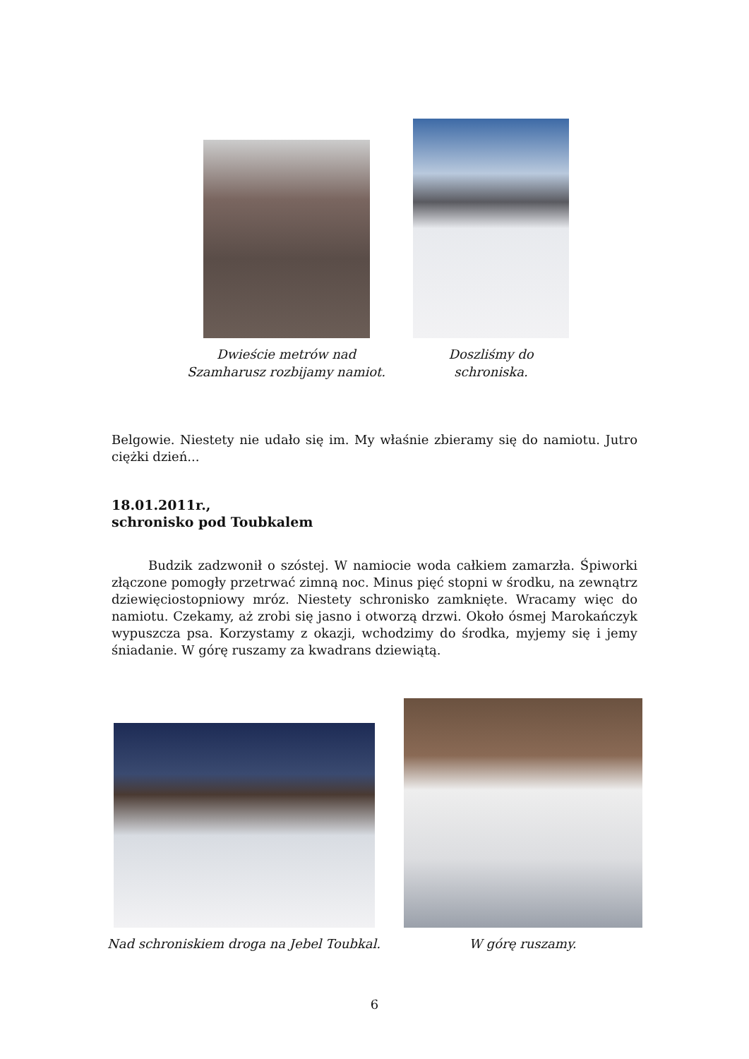Dwieście metrów nad Szamharusz rozbijamy namiot.
Doszliśmy do schroniska.
Belgowie. Niestety nie udało się im. My właśnie zbieramy się do namiotu. Jutro ciężki dzień...
18.01.2011r.,
schronisko pod Toubkalem
Budzik zadzwonił o szóstej. W namiocie woda całkiem zamarzła. Śpiworki złączone pomogły przetrwać zimną noc. Minus pięć stopni w środku, na zewnątrz dziewięciostopniowy mróz. Niestety schronisko zamknięte. Wracamy więc do namiotu. Czekamy, aż zrobi się jasno i otworzą drzwi. Około ósmej Marokańczyk wypuszcza psa. Korzystamy z okazji, wchodzimy do środka, myjemy się i jemy śniadanie. W górę ruszamy za kwadrans dziewiątą.
Nad schroniskiem droga na Jebel Toubkal.
W górę ruszamy.
6